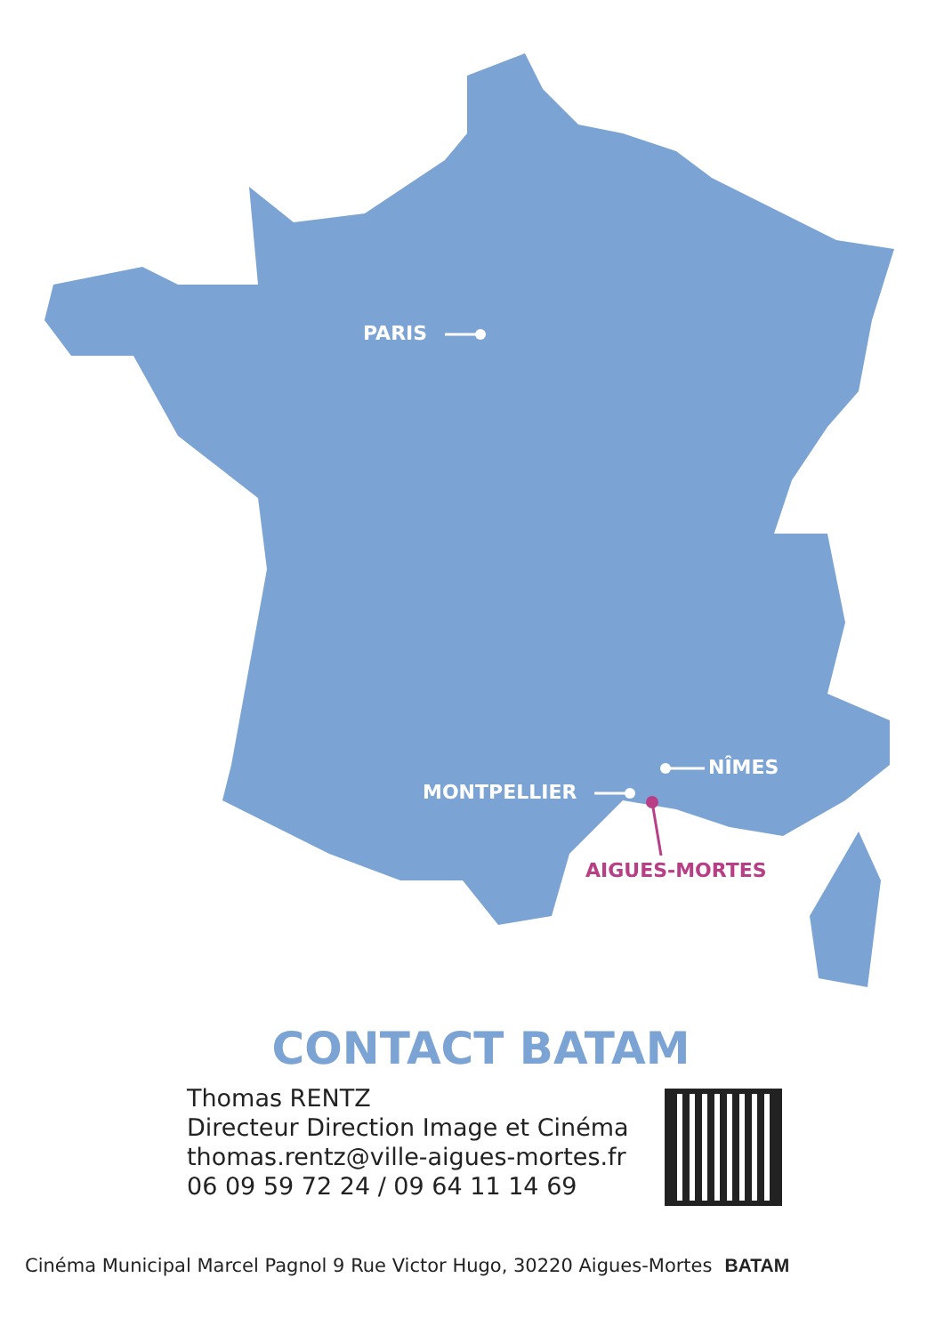PARIS
MONTPELLIER
NÎMES
AIGUES-MORTES
CONTACT BATAM
Thomas RENTZ
Directeur Direction Image et Cinéma
thomas.rentz@ville-aigues-mortes.fr
06 09 59 72 24 / 09 64 11 14 69
Cinéma Municipal Marcel Pagnol 9 Rue Victor Hugo, 30220 Aigues-Mortes BATAM